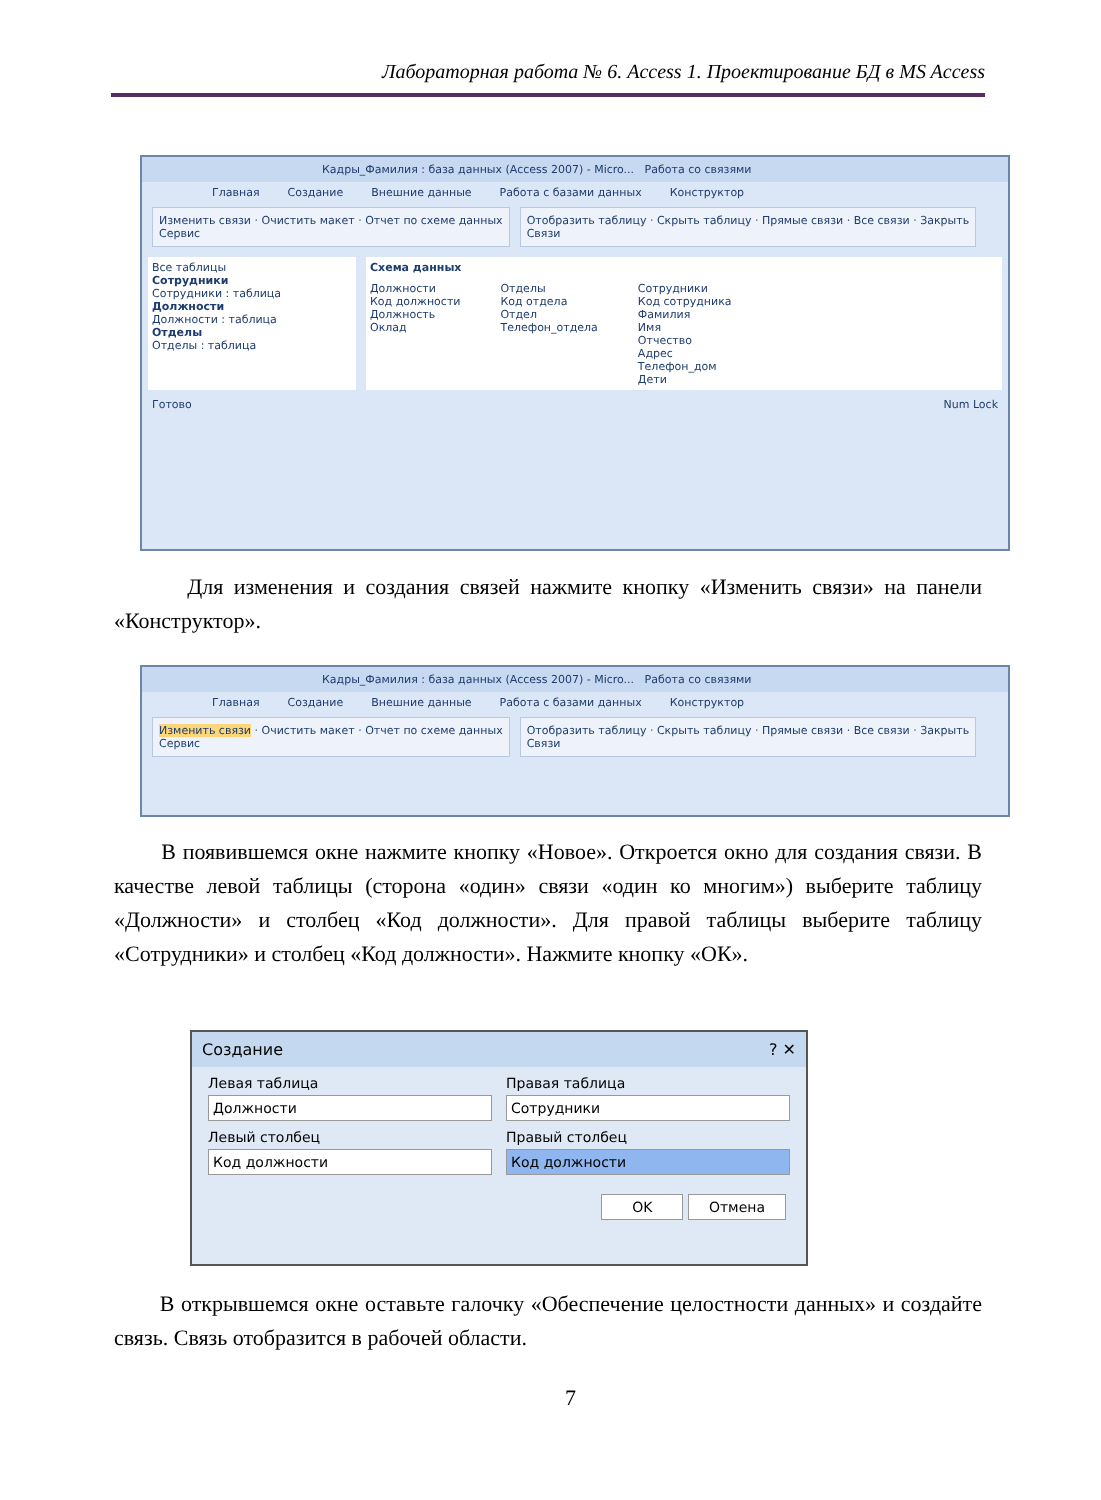Лабораторная работа № 6. Access 1. Проектирование БД в MS Access
Кадры_Фамилия : база данных (Access 2007) - Micro... Работа со связями
Главная Создание Внешние данные Работа с базами данных Конструктор
Изменить связи · Очистить макет · Отчет по схеме данных
Сервис
Отобразить таблицу · Скрыть таблицу · Прямые связи · Все связи · Закрыть
Связи
Все таблицы
Сотрудники
Сотрудники : таблица
Должности
Должности : таблица
Отделы
Отделы : таблица
Схема данных
Должности
Код должности
Должность
Оклад
Отделы
Код отдела
Отдел
Телефон_отдела
Сотрудники
Код сотрудника
Фамилия
Имя
Отчество
Адрес
Телефон_дом
Дети
Готово Num Lock
Для изменения и создания связей нажмите кнопку «Изменить связи» на панели «Конструктор».
Кадры_Фамилия : база данных (Access 2007) - Micro... Работа со связями
Главная Создание Внешние данные Работа с базами данных Конструктор
Изменить связи · Очистить макет · Отчет по схеме данных
Сервис
Отобразить таблицу · Скрыть таблицу · Прямые связи · Все связи · Закрыть
Связи
В появившемся окне нажмите кнопку «Новое». Откроется окно для создания связи. В качестве левой таблицы (сторона «один» связи «один ко многим») выберите таблицу «Должности» и столбец «Код должности». Для правой таблицы выберите таблицу «Сотрудники» и столбец «Код должности». Нажмите кнопку «ОК».
Создание ? ✕
Левая таблица
Должности
Левый столбец
Код должности
Правая таблица
Сотрудники
Правый столбец
Код должности
OK Отмена
В открывшемся окне оставьте галочку «Обеспечение целостности данных» и создайте связь. Связь отобразится в рабочей области.
7